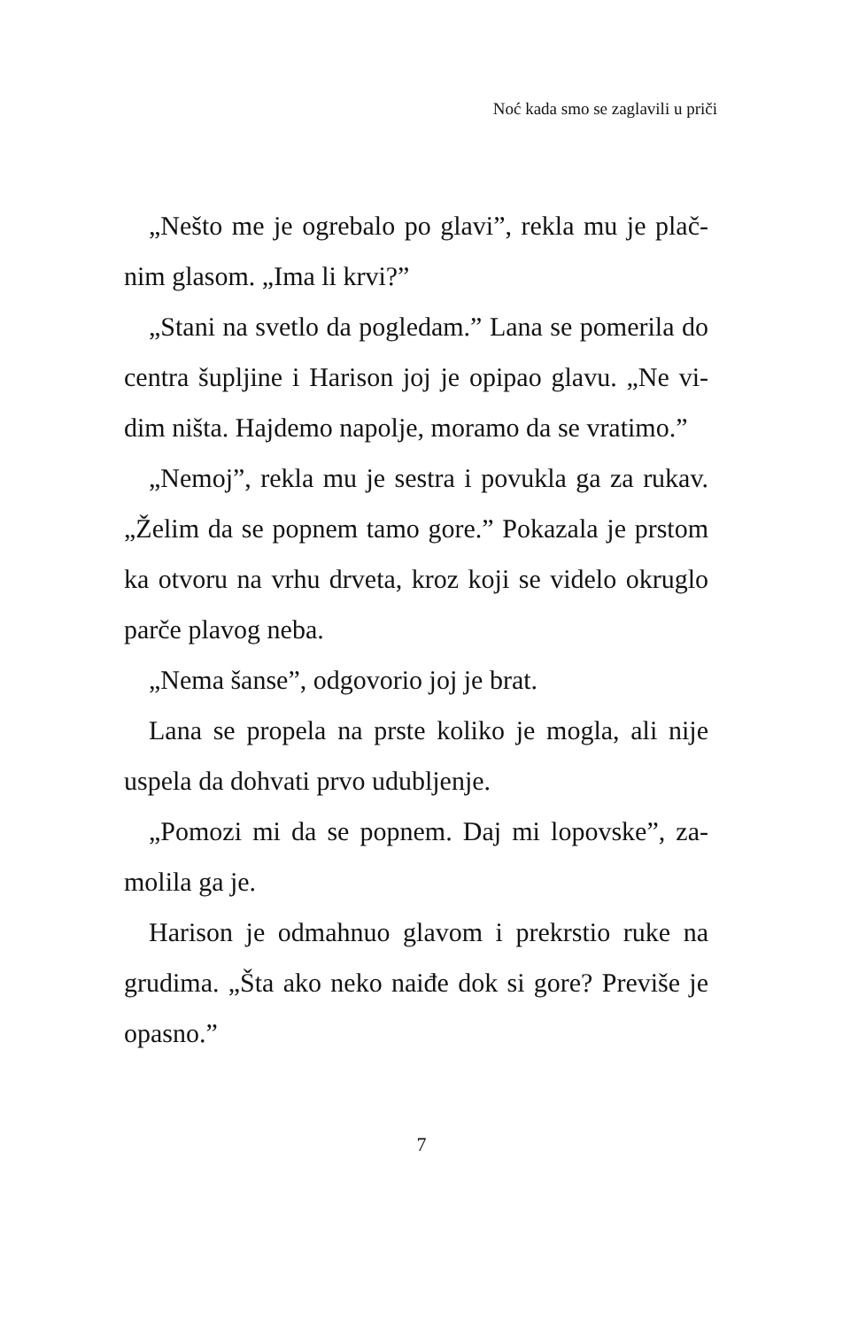Noć kada smo se zaglavili u priči
„Nešto me je ogrebalo po glavi”, rekla mu je plač­nim glasom. „Ima li krvi?”
„Stani na svetlo da pogledam.” Lana se pomerila do centra šupljine i Harison joj je opipao glavu. „Ne vi­dim ništa. Hajdemo napolje, moramo da se vratimo.”
„Nemoj”, rekla mu je sestra i povukla ga za rukav. „Želim da se popnem tamo gore.” Pokazala je prstom ka otvoru na vrhu drveta, kroz koji se videlo okruglo parče plavog neba.
„Nema šanse”, odgovorio joj je brat.
Lana se propela na prste koliko je mogla, ali nije uspela da dohvati prvo udubljenje.
„Pomozi mi da se popnem. Daj mi lopovske”, za­molila ga je.
Harison je odmahnuo glavom i prekrstio ruke na grudima. „Šta ako neko naiđe dok si gore? Previše je opasno.”
7